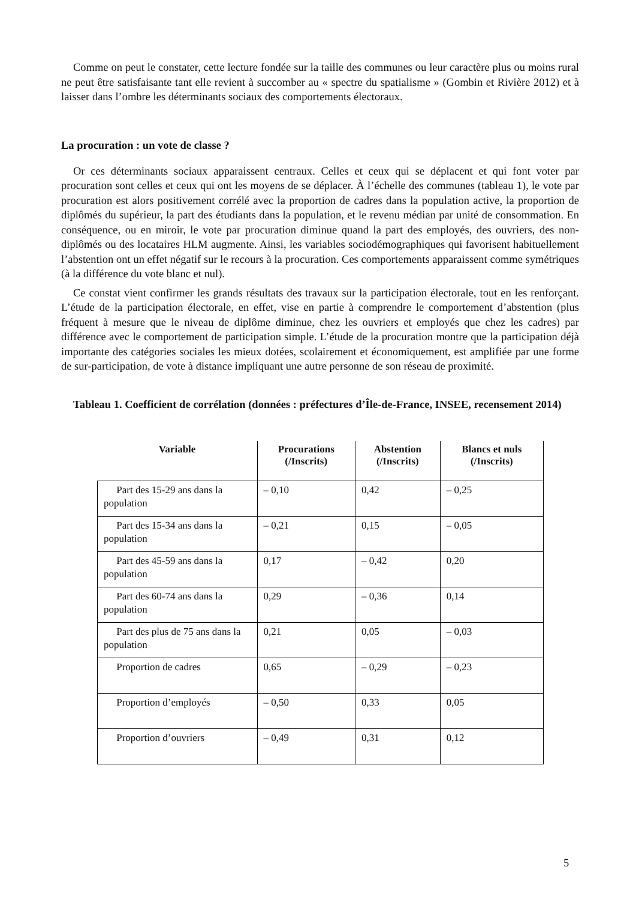Comme on peut le constater, cette lecture fondée sur la taille des communes ou leur caractère plus ou moins rural ne peut être satisfaisante tant elle revient à succomber au « spectre du spatialisme » (Gombin et Rivière 2012) et à laisser dans l’ombre les déterminants sociaux des comportements électoraux.
La procuration : un vote de classe ?
Or ces déterminants sociaux apparaissent centraux. Celles et ceux qui se déplacent et qui font voter par procuration sont celles et ceux qui ont les moyens de se déplacer. À l’échelle des communes (tableau 1), le vote par procuration est alors positivement corrélé avec la proportion de cadres dans la population active, la proportion de diplômés du supérieur, la part des étudiants dans la population, et le revenu médian par unité de consommation. En conséquence, ou en miroir, le vote par procuration diminue quand la part des employés, des ouvriers, des non-diplômés ou des locataires HLM augmente. Ainsi, les variables sociodémographiques qui favorisent habituellement l’abstention ont un effet négatif sur le recours à la procuration. Ces comportements apparaissent comme symétriques (à la différence du vote blanc et nul).
Ce constat vient confirmer les grands résultats des travaux sur la participation électorale, tout en les renforçant. L’étude de la participation électorale, en effet, vise en partie à comprendre le comportement d’abstention (plus fréquent à mesure que le niveau de diplôme diminue, chez les ouvriers et employés que chez les cadres) par différence avec le comportement de participation simple. L’étude de la procuration montre que la participation déjà importante des catégories sociales les mieux dotées, scolairement et économiquement, est amplifiée par une forme de sur-participation, de vote à distance impliquant une autre personne de son réseau de proximité.
Tableau 1. Coefficient de corrélation (données : préfectures d’Île-de-France, INSEE, recensement 2014)
| Variable | Procurations (/Inscrits) | Abstention (/Inscrits) | Blancs et nuls (/Inscrits) |
| --- | --- | --- | --- |
| Part des 15-29 ans dans la population | – 0,10 | 0,42 | – 0,25 |
| Part des 15-34 ans dans la population | – 0,21 | 0,15 | – 0,05 |
| Part des 45-59 ans dans la population | 0,17 | – 0,42 | 0,20 |
| Part des 60-74 ans dans la population | 0,29 | – 0,36 | 0,14 |
| Part des plus de 75 ans dans la population | 0,21 | 0,05 | – 0,03 |
| Proportion de cadres | 0,65 | – 0,29 | – 0,23 |
| Proportion d’employés | – 0,50 | 0,33 | 0,05 |
| Proportion d’ouvriers | – 0,49 | 0,31 | 0,12 |
5